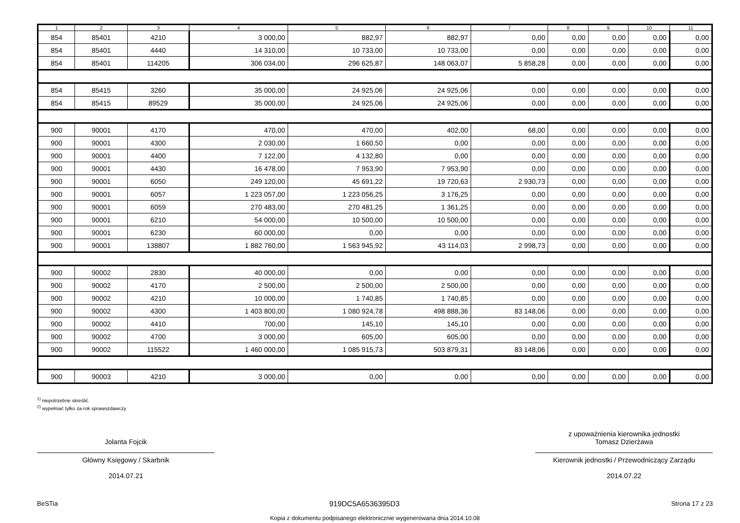| 1 | 2 | 3 | 4 | 5 | 6 | 7 | 8 | 9 | 10 | 11 |
| --- | --- | --- | --- | --- | --- | --- | --- | --- | --- | --- |
| 854 | 85401 | 4210 | 3 000,00 | 882,97 | 882,97 | 0,00 | 0,00 | 0,00 | 0,00 | 0,00 |
| 854 | 85401 | 4440 | 14 310,00 | 10 733,00 | 10 733,00 | 0,00 | 0,00 | 0,00 | 0,00 | 0,00 |
| 854 | 85401 | 114205 | 306 034,00 | 296 625,87 | 148 063,07 | 5 858,28 | 0,00 | 0,00 | 0,00 | 0,00 |
| 854 | 85415 | 3260 | 35 000,00 | 24 925,06 | 24 925,06 | 0,00 | 0,00 | 0,00 | 0,00 | 0,00 |
| 854 | 85415 | 89529 | 35 000,00 | 24 925,06 | 24 925,06 | 0,00 | 0,00 | 0,00 | 0,00 | 0,00 |
| 900 | 90001 | 4170 | 470,00 | 470,00 | 402,00 | 68,00 | 0,00 | 0,00 | 0,00 | 0,00 |
| 900 | 90001 | 4300 | 2 030,00 | 1 660,50 | 0,00 | 0,00 | 0,00 | 0,00 | 0,00 | 0,00 |
| 900 | 90001 | 4400 | 7 122,00 | 4 132,80 | 0,00 | 0,00 | 0,00 | 0,00 | 0,00 | 0,00 |
| 900 | 90001 | 4430 | 16 478,00 | 7 953,90 | 7 953,90 | 0,00 | 0,00 | 0,00 | 0,00 | 0,00 |
| 900 | 90001 | 6050 | 249 120,00 | 45 691,22 | 19 720,63 | 2 930,73 | 0,00 | 0,00 | 0,00 | 0,00 |
| 900 | 90001 | 6057 | 1 223 057,00 | 1 223 056,25 | 3 176,25 | 0,00 | 0,00 | 0,00 | 0,00 | 0,00 |
| 900 | 90001 | 6059 | 270 483,00 | 270 481,25 | 1 361,25 | 0,00 | 0,00 | 0,00 | 0,00 | 0,00 |
| 900 | 90001 | 6210 | 54 000,00 | 10 500,00 | 10 500,00 | 0,00 | 0,00 | 0,00 | 0,00 | 0,00 |
| 900 | 90001 | 6230 | 60 000,00 | 0,00 | 0,00 | 0,00 | 0,00 | 0,00 | 0,00 | 0,00 |
| 900 | 90001 | 138807 | 1 882 760,00 | 1 563 945,92 | 43 114,03 | 2 998,73 | 0,00 | 0,00 | 0,00 | 0,00 |
| 900 | 90002 | 2830 | 40 000,00 | 0,00 | 0,00 | 0,00 | 0,00 | 0,00 | 0,00 | 0,00 |
| 900 | 90002 | 4170 | 2 500,00 | 2 500,00 | 2 500,00 | 0,00 | 0,00 | 0,00 | 0,00 | 0,00 |
| 900 | 90002 | 4210 | 10 000,00 | 1 740,85 | 1 740,85 | 0,00 | 0,00 | 0,00 | 0,00 | 0,00 |
| 900 | 90002 | 4300 | 1 403 800,00 | 1 080 924,78 | 498 888,36 | 83 148,06 | 0,00 | 0,00 | 0,00 | 0,00 |
| 900 | 90002 | 4410 | 700,00 | 145,10 | 145,10 | 0,00 | 0,00 | 0,00 | 0,00 | 0,00 |
| 900 | 90002 | 4700 | 3 000,00 | 605,00 | 605,00 | 0,00 | 0,00 | 0,00 | 0,00 | 0,00 |
| 900 | 90002 | 115522 | 1 460 000,00 | 1 085 915,73 | 503 879,31 | 83 148,06 | 0,00 | 0,00 | 0,00 | 0,00 |
| 900 | 90003 | 4210 | 3 000,00 | 0,00 | 0,00 | 0,00 | 0,00 | 0,00 | 0,00 | 0,00 |
<sup>1)</sup> niepotrzebne skreślić
<sup>2)</sup> wypełniać tylko za rok sprawozdawczy
Jolanta Fojcik
Główny Księgowy / Skarbnik
2014.07.21
z upoważnienia kierownika jednostki
Tomasz Dzierżawa
Kierownik jednostki / Przewodniczący Zarządu
2014.07.22
BeSTia 919DC5A6536395D3 Strona 17 z 23
Kopia z dokumentu podpisanego elektronicznie wygenerowana dnia 2014.10.08